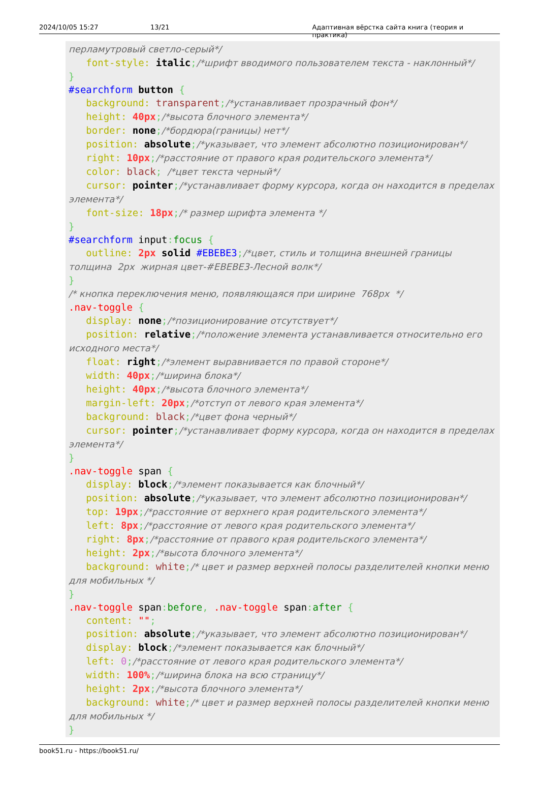2024/10/05 15:27 13/21 Адаптивная вёрстка сайта книга (теория и практика)
перламутровый светло-серый*/ font-style: italic;/*шрифт вводимого пользователем текста - наклонный*/ } #searchform button { background: transparent;/*устанавливает прозрачный фон*/ height: 40px;/*высота блочного элемента*/ border: none;/*бордюра(границы) нет*/ position: absolute;/*указывает, что элемент абсолютно позиционирован*/ right: 10px;/*расстояние от правого края родительского элемента*/ color: black; /*цвет текста черный*/ cursor: pointer;/*устанавливает форму курсора, когда он находится в пределах элемента*/ font-size: 18px;/* размер шрифта элемента */ } #searchform input: focus { outline: 2px solid #EBEBE3;/*цвет, стиль и толщина внешней границы толщина 2px жирная цвет-#EBEBE3-Лесной волк*/ } /* кнопка переключения меню, появляющаяся при ширине 768px */ .nav-toggle { display: none;/*позиционирование отсутствует*/ position: relative;/*положение элемента устанавливается относительно его исходного места*/ float: right;/*элемент выравнивается по правой стороне*/ width: 40px;/*ширина блока*/ height: 40px;/*высота блочного элемента*/ margin-left: 20px;/*отступ от левого края элемента*/ background: black;/*цвет фона черный*/ cursor: pointer;/*устанавливает форму курсора, когда он находится в пределах элемента*/ } .nav-toggle span { display: block;/*элемент показывается как блочный*/ position: absolute;/*указывает, что элемент абсолютно позиционирован*/ top: 19px;/*расстояние от верхнего края родительского элемента*/ left: 8px;/*расстояние от левого края родительского элемента*/ right: 8px;/*расстояние от правого края родительского элемента*/ height: 2px;/*высота блочного элемента*/ background: white;/* цвет и размер верхней полосы разделителей кнопки меню для мобильных */ } .nav-toggle span: before, .nav-toggle span: after { content: ""; position: absolute;/*указывает, что элемент абсолютно позиционирован*/ display: block;/*элемент показывается как блочный*/ left: 0;/*расстояние от левого края родительского элемента*/ width: 100%;/*ширина блока на всю страницу*/ height: 2px;/*высота блочного элемента*/ background: white;/* цвет и размер верхней полосы разделителей кнопки меню для мобильных */ }
book51.ru - https://book51.ru/